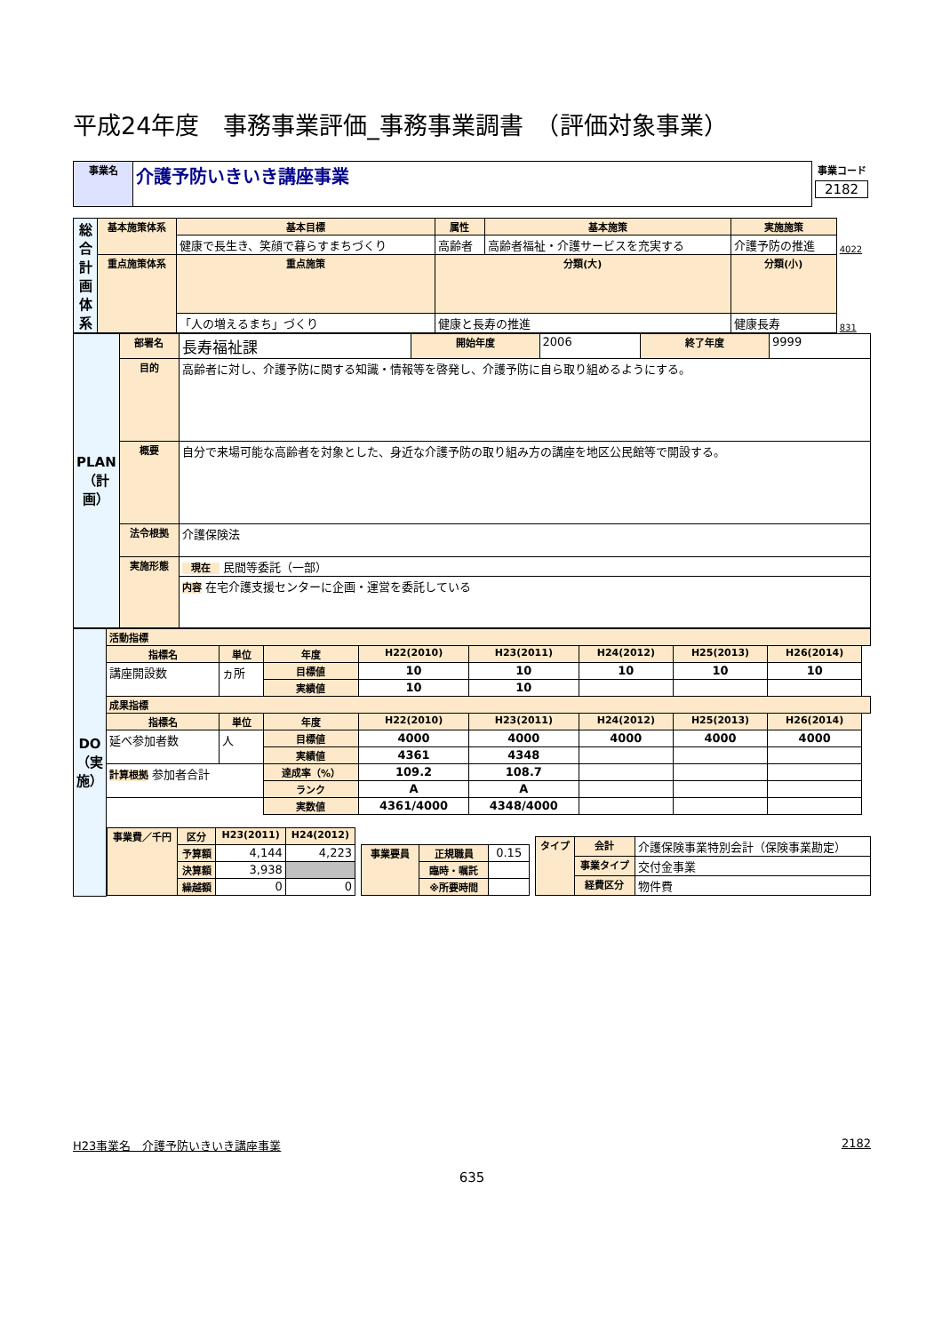平成24年度　事務事業評価_事務事業調書　（評価対象事業）
| 事業名 | 介護予防いきいき講座事業 | 事業コード 2182 |
| 総合計画体系 | 基本施策体系 | 基本目標 | 属性 | 基本施策 | 実施施策 | 4022 |
| | | 健康で長生き、笑顔で暮らすまちづくり | 高齢者 | 高齢者福祉・介護サービスを充実する | 介護予防の推進 | |
| | 重点施策体系 | 重点施策 | 分類(大) | | 分類(小) | 831 |
| | | 「人の増えるまち」づくり | 健康と長寿の推進 | | 健康長寿 | |
| PLAN（計画） | 部署名 | 長寿福祉課 | 開始年度 | 2006 | 終了年度 | 9999 |
| | 目的 | 高齢者に対し、介護予防に関する知識・情報等を啓発し、介護予防に自ら取り組めるようにする。 | | | | |
| | 概要 | 自分で来場可能な高齢者を対象とした、身近な介護予防の取り組み方の講座を地区公民館等で開設する。 | | | | |
| | 法令根拠 | 介護保険法 | | | | |
| | 実施形態 | 現在 民間等委託（一部） | | | | |
| | | 内容 在宅介護支援センターに企画・運営を委託している | | | | |
| DO（実施） | 活動指標 | | | | | | | | |
| | 指標名 | 単位 | 年度 | H22(2010) | H23(2011) | H24(2012) | H25(2013) | H26(2014) | |
| | 講座開設数 | ヵ所 | 目標値 | 10 | 10 | 10 | 10 | 10 | |
| | | | 実績値 | 10 | 10 | | | | |
| | 成果指標 | | | | | | | | |
| | 指標名 | 単位 | 年度 | H22(2010) | H23(2011) | H24(2012) | H25(2013) | H26(2014) | |
| | 延べ参加者数 | 人 | 目標値 | 4000 | 4000 | 4000 | 4000 | 4000 | |
| | | | 実績値 | 4361 | 4348 | | | | |
| | 計算根拠 参加者合計 | | 達成率（%） | 109.2 | 108.7 | | | | |
| | | | ランク | A | A | | | | |
| | | | 実数値 | 4361/4000 | 4348/4000 | | | | |
| | / 事業費／千円 / 区分 / H23(2011) / H24(2012) / / / 予算額 / 4,144 / 4,223 / / / 決算額 / 3,938 / / / / 繰越額 / 0 / 0 / / 事業要員 / 正規職員 / 0.15 / / / 臨時・嘱託 / / / / ※所要時間 / / / タイプ / 会計 / 介護保険事業特別会計（保険事業勘定） / / / 事業タイプ / 交付金事業 / / / 経費区分 / 物件費 / | | | | | | | | |
H23事業名　介護予防いきいき講座事業 2182
635